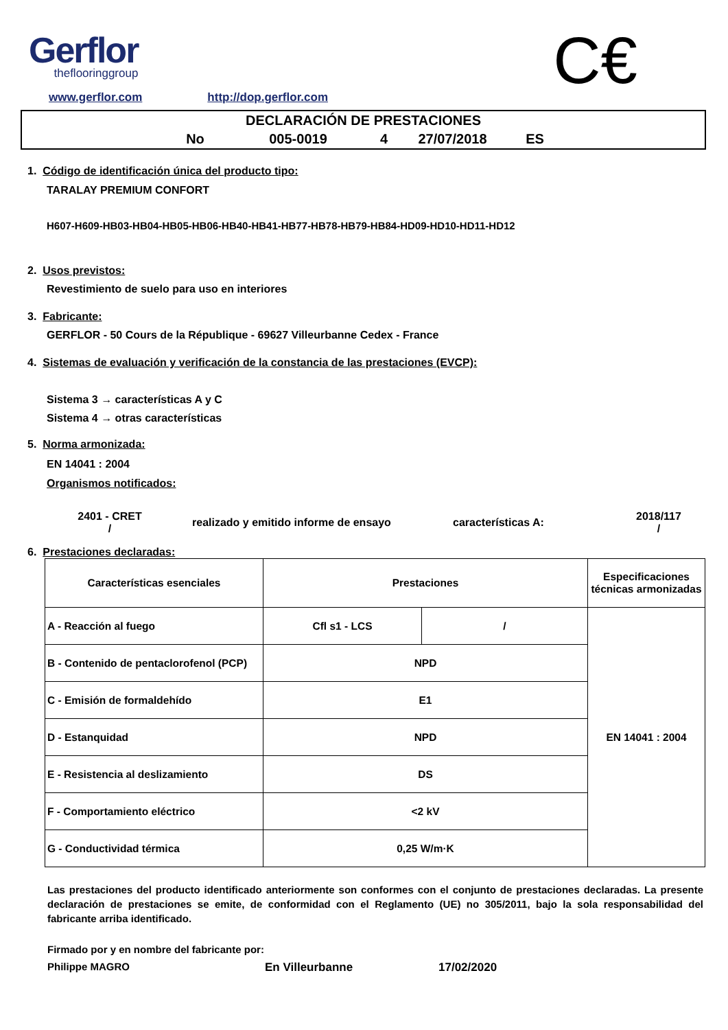Gerflor
theflooringgroup
C€
www.gerflor.com http://dop.gerflor.com
DECLARACIÓN DE PRESTACIONES
No 005-0019 4 27/07/2018 ES
1. Código de identificación única del producto tipo:
TARALAY PREMIUM CONFORT
H607-H609-HB03-HB04-HB05-HB06-HB40-HB41-HB77-HB78-HB79-HB84-HD09-HD10-HD11-HD12
2. Usos previstos:
Revestimiento de suelo para uso en interiores
3. Fabricante:
GERFLOR - 50 Cours de la République - 69627 Villeurbanne Cedex - France
4. Sistemas de evaluación y verificación de la constancia de las prestaciones (EVCP):
Sistema 3 → características A y C
Sistema 4 → otras características
5. Norma armonizada:
EN 14041 : 2004
Organismos notificados:
2401 - CRET
/
realizado y emitido informe de ensayo características A:
2018/117
/
6. Prestaciones declaradas:
| Características esenciales | Prestaciones | | Especificaciones técnicas armonizadas |
| --- | --- | --- | --- |
| A - Reacción al fuego | Cfl s1 - LCS | / | EN 14041 : 2004 |
| B - Contenido de pentaclorofenol (PCP) | NPD | | |
| C - Emisión de formaldehído | E1 | | |
| D - Estanquidad | NPD | | |
| E - Resistencia al deslizamiento | DS | | |
| F - Comportamiento eléctrico | <2 kV | | |
| G - Conductividad térmica | 0,25 W/m·K | | |
Las prestaciones del producto identificado anteriormente son conformes con el conjunto de prestaciones declaradas. La presente declaración de prestaciones se emite, de conformidad con el Reglamento (UE) no 305/2011, bajo la sola responsabilidad del fabricante arriba identificado.
Firmado por y en nombre del fabricante por:
Philippe MAGRO En Villeurbanne 17/02/2020